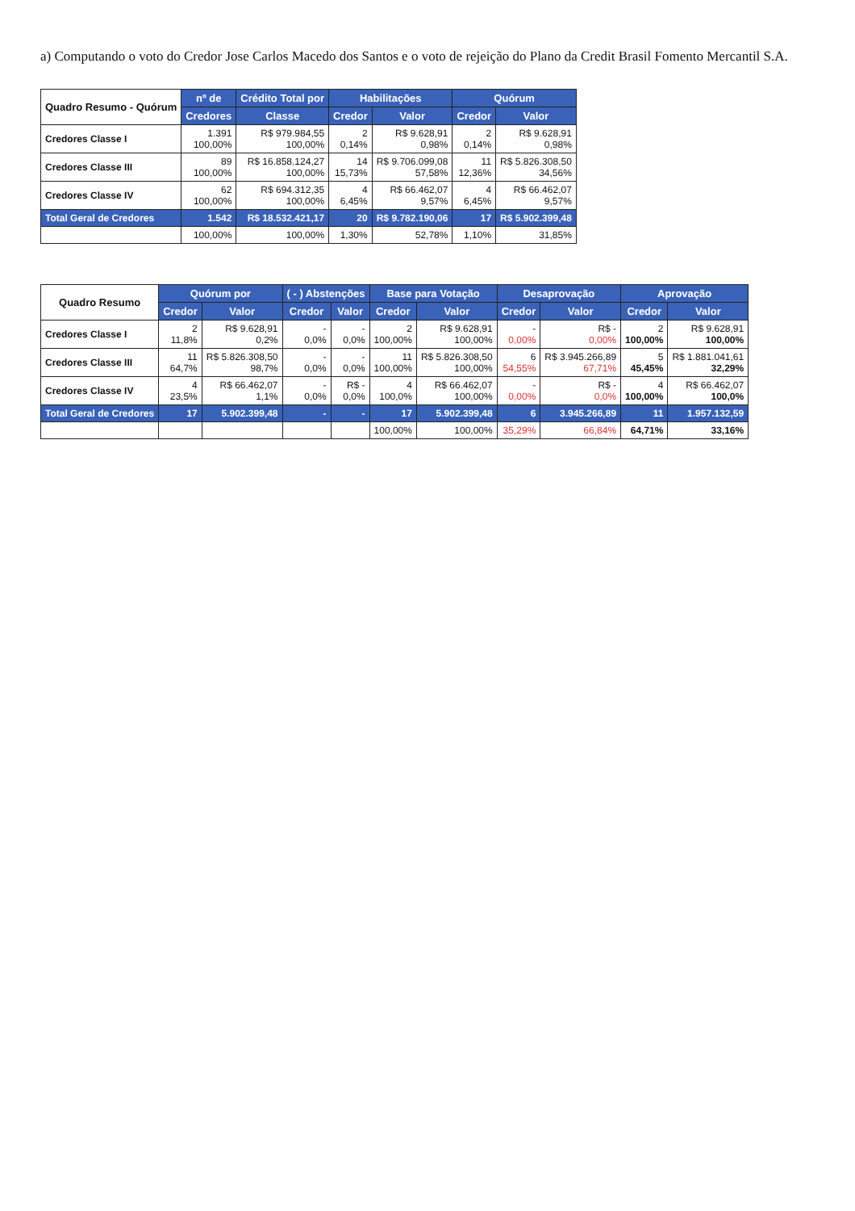a) Computando o voto do Credor Jose Carlos Macedo dos Santos e o voto de rejeição do Plano da Credit Brasil Fomento Mercantil S.A.
| Quadro Resumo - Quórum | nº de | Crédito Total por | Habilitações | | Quórum | |
| --- | --- | --- | --- | --- | --- | --- |
| | Credores | Classe | Credor | Valor | Credor | Valor |
| Credores Classe I | 1.391 100,00% | R$ 979.984,55 100,00% | 2 0,14% | R$ 9.628,91 0,98% | 2 0,14% | R$ 9.628,91 0,98% |
| Credores Classe III | 89 100,00% | R$ 16.858.124,27 100,00% | 14 15,73% | R$ 9.706.099,08 57,58% | 11 12,36% | R$ 5.826.308,50 34,56% |
| Credores Classe IV | 62 100,00% | R$ 694.312,35 100,00% | 4 6,45% | R$ 66.462,07 9,57% | 4 6,45% | R$ 66.462,07 9,57% |
| Total Geral de Credores | 1.542 | R$ 18.532.421,17 | 20 | R$ 9.782.190,06 | 17 | R$ 5.902.399,48 |
| | 100,00% | 100,00% | 1,30% | 52,78% | 1,10% | 31,85% |
| Quadro Resumo | Quórum por | | ( - ) Abstenções | | Base para Votação | | Desaprovação | | Aprovação | |
| --- | --- | --- | --- | --- | --- | --- | --- | --- | --- | --- |
| | Credor | Valor | Credor | Valor | Credor | Valor | Credor | Valor | Credor | Valor |
| Credores Classe I | 2 11,8% | R$ 9.628,91 0,2% | - 0,0% | - 0,0% | 2 100,00% | R$ 9.628,91 100,00% | - 0,00% | R$ - 0,00% | 2 100,00% | R$ 9.628,91 100,00% |
| Credores Classe III | 11 64,7% | R$ 5.826.308,50 98,7% | - 0,0% | - 0,0% | 11 100,00% | R$ 5.826.308,50 100,00% | 6 54,55% | R$ 3.945.266,89 67,71% | 5 45,45% | R$ 1.881.041,61 32,29% |
| Credores Classe IV | 4 23,5% | R$ 66.462,07 1,1% | - 0,0% | R$ - 0,0% | 4 100,0% | R$ 66.462,07 100,00% | - 0,00% | R$ - 0,0% | 4 100,00% | R$ 66.462,07 100,0% |
| Total Geral de Credores | 17 | 5.902.399,48 | - | - | 17 | 5.902.399,48 | 6 | 3.945.266,89 | 11 | 1.957.132,59 |
| | | | | | 100,00% | 100,00% | 35,29% | 66,84% | 64,71% | 33,16% |